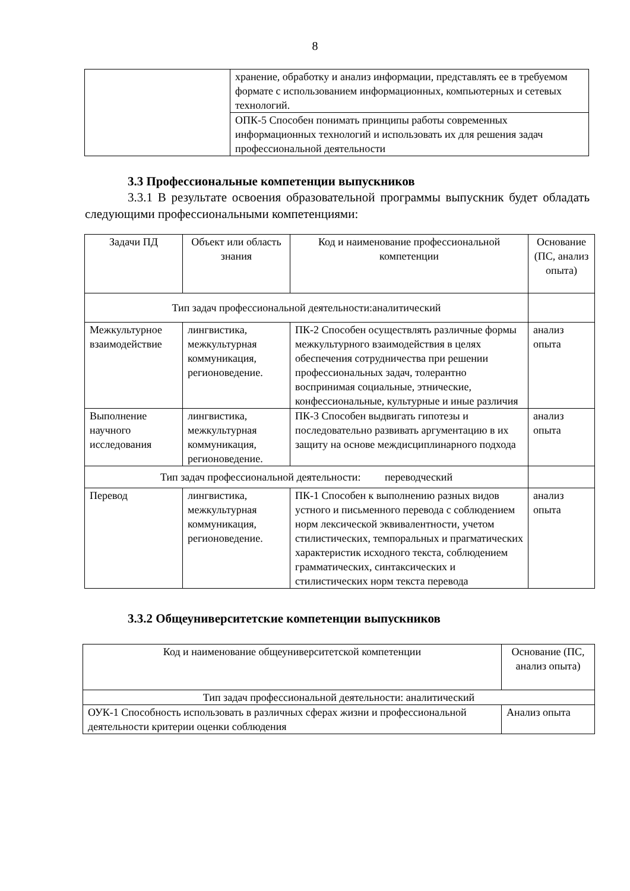8
| | хранение, обработку и анализ информации, представлять ее в требуемом формате с использованием информационных, компьютерных и сетевых технологий. |
| | ОПК-5 Способен понимать принципы работы современных информационных технологий и использовать их для решения задач профессиональной деятельности |
3.3 Профессиональные компетенции выпускников
3.3.1 В результате освоения образовательной программы выпускник будет обладать следующими профессиональными компетенциями:
| Задачи ПД | Объект или область знания | Код и наименование профессиональной компетенции | Основание (ПС, анализ опыта) |
| --- | --- | --- | --- |
| Тип задач профессиональной деятельности:аналитический | | | |
| Межкультурное взаимодействие | лингвистика, межкультурная коммуникация, регионоведение. | ПК-2 Способен осуществлять различные формы межкультурного взаимодействия в целях обеспечения сотрудничества при решении профессиональных задач, толерантно воспринимая социальные, этнические, конфессиональные, культурные и иные различия | анализ опыта |
| Выполнение научного исследования | лингвистика, межкультурная коммуникация, регионоведение. | ПК-3 Способен выдвигать гипотезы и последовательно развивать аргументацию в их защиту на основе междисциплинарного подхода | анализ опыта |
| Тип задач профессиональной деятельности: переводческий | | | |
| Перевод | лингвистика, межкультурная коммуникация, регионоведение. | ПК-1 Способен к выполнению разных видов устного и письменного перевода с соблюдением норм лексической эквивалентности, учетом стилистических, темпоральных и прагматических характеристик исходного текста, соблюдением грамматических, синтаксических и стилистических норм текста перевода | анализ опыта |
3.3.2 Общеуниверситетские компетенции выпускников
| Код и наименование общеуниверситетской компетенции | Основание (ПС, анализ опыта) |
| --- | --- |
| Тип задач профессиональной деятельности: аналитический | |
| ОУК-1 Способность использовать в различных сферах жизни и профессиональной деятельности критерии оценки соблюдения | Анализ опыта |